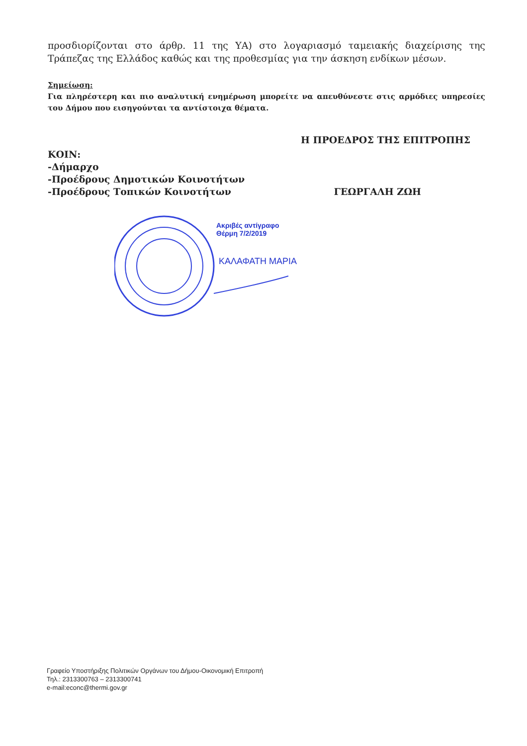προσδιορίζονται στο άρθρ. 11 της ΥΑ) στο λογαριασμό ταμειακής διαχείρισης της Τράπεζας της Ελλάδος καθώς και της προθεσμίας για την άσκηση ενδίκων μέσων.
Σημείωση:
Για πληρέστερη και πιο αναλυτική ενημέρωση μπορείτε να απευθύνεστε στις αρμόδιες υπηρεσίες του Δήμου που εισηγούνται τα αντίστοιχα θέματα.
Η ΠΡΟΕΔΡΟΣ ΤΗΣ ΕΠΙΤΡΟΠΗΣ
ΚΟΙΝ:
-Δήμαρχο
-Προέδρους Δημοτικών Κοινοτήτων
-Προέδρους Τοπικών Κοινοτήτων ΓΕΩΡΓΑΛΗ ΖΩΗ
Ακριβές αντίγραφο
Θέρμη 7/2/2019
ΚΑΛΑΦΑΤΗ ΜΑΡΙΑ
Γραφείο Υποστήριξης Πολιτικών Οργάνων του Δήμου-Οικονομική Επιτροπή
Τηλ.: 2313300763 – 2313300741
e-mail:econc@thermi.gov.gr